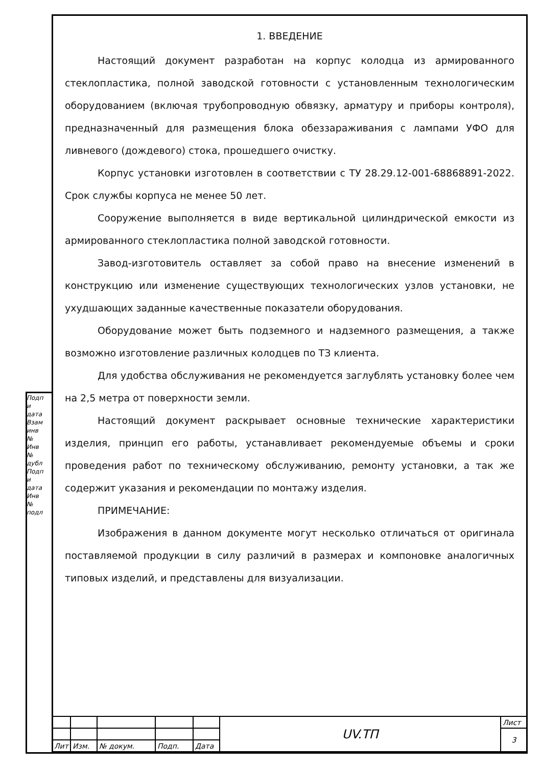Подп и дата
Взам инв №
Инв № дубл
Подп и дата
Инв № подл
1. ВВЕДЕНИЕ
Настоящий документ разработан на корпус колодца из армированного стеклопластика, полной заводской готовности с установленным технологическим оборудованием (включая трубопроводную обвязку, арматуру и приборы контроля), предназначенный для размещения блока обеззараживания с лампами УФО для ливневого (дождевого) стока, прошедшего очистку.
Корпус установки изготовлен в соответствии с ТУ 28.29.12-001-68868891-2022. Срок службы корпуса не менее 50 лет.
Сооружение выполняется в виде вертикальной цилиндрической емкости из армированного стеклопластика полной заводской готовности.
Завод-изготовитель оставляет за собой право на внесение изменений в конструкцию или изменение существующих технологических узлов установки, не ухудшающих заданные качественные показатели оборудования.
Оборудование может быть подземного и надземного размещения, а также возможно изготовление различных колодцев по ТЗ клиента.
Для удобства обслуживания не рекомендуется заглублять установку более чем на 2,5 метра от поверхности земли.
Настоящий документ раскрывает основные технические характеристики изделия, принцип его работы, устанавливает рекомендуемые объемы и сроки проведения работ по техническому обслуживанию, ремонту установки, а так же содержит указания и рекомендации по монтажу изделия.
ПРИМЕЧАНИЕ:
Изображения в данном документе могут несколько отличаться от оригинала поставляемой продукции в силу различий в размерах и компоновке аналогичных типовых изделий, и представлены для визуализации.
| | | | | | UV.ТП | Лист |
| | | | | | | 3 |
| Лит | Изм. | № докум. | Подп. | Дата | | |